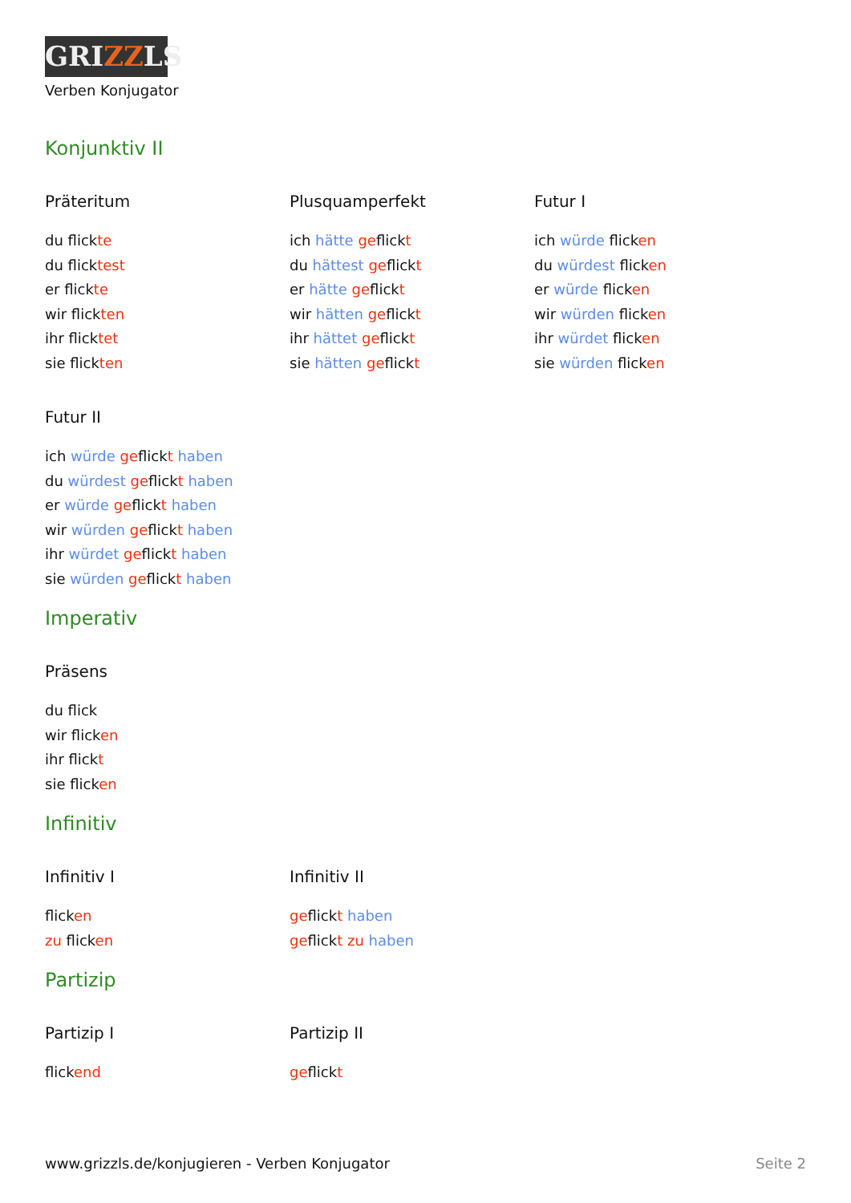GRIZZLS
Verben Konjugator
Konjunktiv II
Präteritum
du flickte
du flicktest
er flickte
wir flickten
ihr flicktet
sie flickten
Plusquamperfekt
ich hätte geflickt
du hättest geflickt
er hätte geflickt
wir hätten geflickt
ihr hättet geflickt
sie hätten geflickt
Futur I
ich würde flicken
du würdest flicken
er würde flicken
wir würden flicken
ihr würdet flicken
sie würden flicken
Futur II
ich würde geflickt haben
du würdest geflickt haben
er würde geflickt haben
wir würden geflickt haben
ihr würdet geflickt haben
sie würden geflickt haben
Imperativ
Präsens
du flick
wir flicken
ihr flickt
sie flicken
Infinitiv
Infinitiv I
flicken
zu flicken
Infinitiv II
geflickt haben
geflickt zu haben
Partizip
Partizip I
flickend
Partizip II
geflickt
www.grizzls.de/konjugieren - Verben Konjugator Seite 2